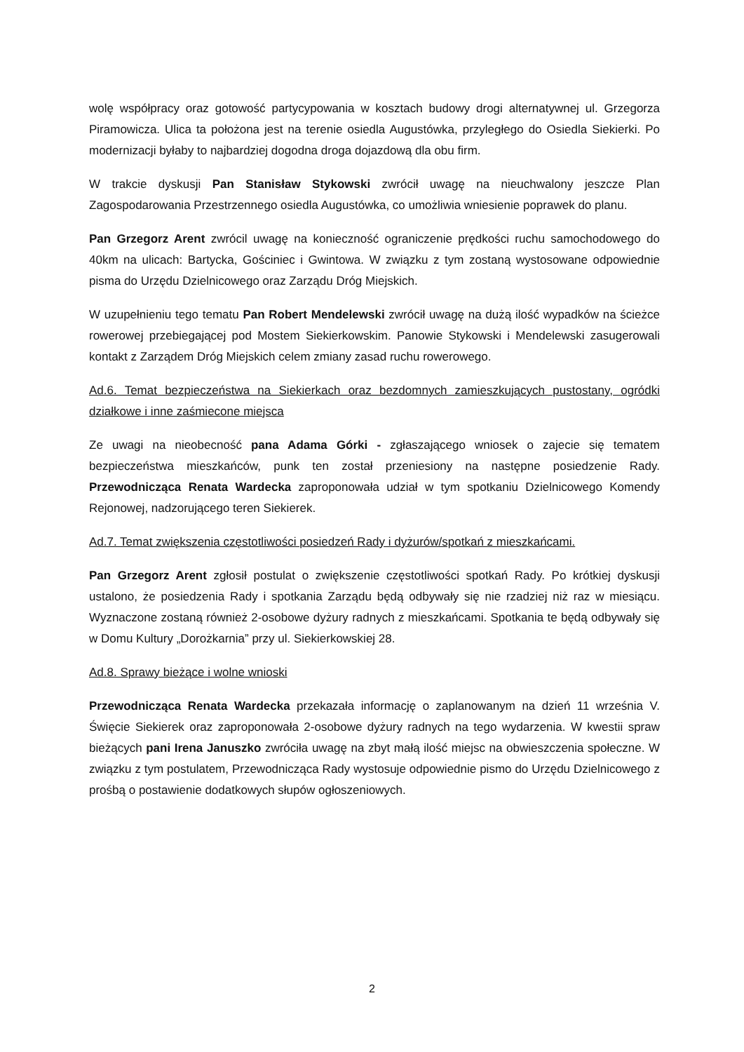wolę współpracy oraz gotowość partycypowania w kosztach budowy drogi alternatywnej ul. Grzegorza Piramowicza. Ulica ta położona jest na terenie osiedla Augustówka, przyległego do Osiedla Siekierki. Po modernizacji byłaby to najbardziej dogodna droga dojazdową dla obu firm.
W trakcie dyskusji Pan Stanisław Stykowski zwrócił uwagę na nieuchwalony jeszcze Plan Zagospodarowania Przestrzennego osiedla Augustówka, co umożliwia wniesienie poprawek do planu.
Pan Grzegorz Arent zwrócil uwagę na konieczność ograniczenie prędkości ruchu samochodowego do 40km na ulicach: Bartycka, Gościniec i Gwintowa. W związku z tym zostaną wystosowane odpowiednie pisma do Urzędu Dzielnicowego oraz Zarządu Dróg Miejskich.
W uzupełnieniu tego tematu Pan Robert Mendelewski zwrócił uwagę na dużą ilość wypadków na ścieżce rowerowej przebiegającej pod Mostem Siekierkowskim. Panowie Stykowski i Mendelewski zasugerowali kontakt z Zarządem Dróg Miejskich celem zmiany zasad ruchu rowerowego.
Ad.6. Temat bezpieczeństwa na Siekierkach oraz bezdomnych zamieszkujących pustostany, ogródki działkowe i inne zaśmiecone miejsca
Ze uwagi na nieobecność pana Adama Górki - zgłaszającego wniosek o zajecie się tematem bezpieczeństwa mieszkańców, punk ten został przeniesiony na następne posiedzenie Rady. Przewodnicząca Renata Wardecka zaproponowała udział w tym spotkaniu Dzielnicowego Komendy Rejonowej, nadzorującego teren Siekierek.
Ad.7. Temat zwiększenia częstotliwości posiedzeń Rady i dyżurów/spotkań z mieszkańcami.
Pan Grzegorz Arent zgłosił postulat o zwiększenie częstotliwości spotkań Rady. Po krótkiej dyskusji ustalono, że posiedzenia Rady i spotkania Zarządu będą odbywały się nie rzadziej niż raz w miesiącu. Wyznaczone zostaną również 2-osobowe dyżury radnych z mieszkańcami. Spotkania te będą odbywały się w Domu Kultury „Dorożkarnia” przy ul. Siekierkowskiej 28.
Ad.8. Sprawy bieżące i wolne wnioski
Przewodnicząca Renata Wardecka przekazała informację o zaplanowanym na dzień 11 września V. Święcie Siekierek oraz zaproponowała 2-osobowe dyżury radnych na tego wydarzenia. W kwestii spraw bieżących pani Irena Januszko zwróciła uwagę na zbyt małą ilość miejsc na obwieszczenia społeczne. W związku z tym postulatem, Przewodnicząca Rady wystosuje odpowiednie pismo do Urzędu Dzielnicowego z prośbą o postawienie dodatkowych słupów ogłoszeniowych.
2